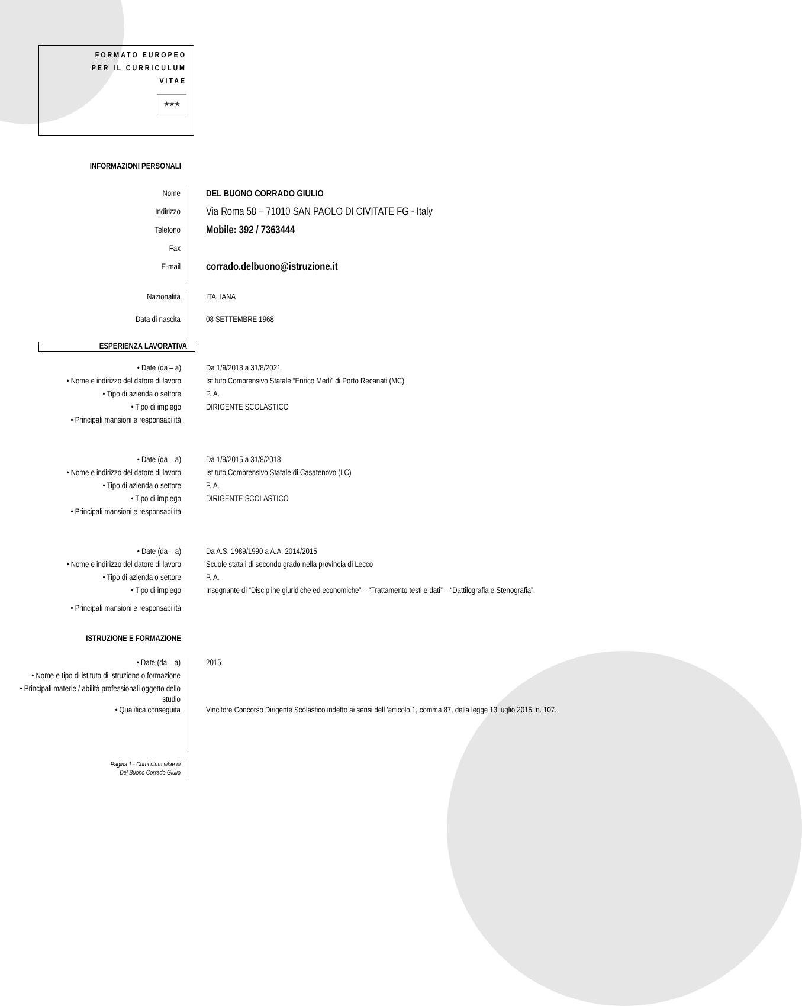FORMATO EUROPEO
PER IL CURRICULUM
VITAE
★★★
INFORMAZIONI PERSONALI
Nome DEL BUONO CORRADO GIULIO
Indirizzo
Via Roma 58 – 71010 SAN PAOLO DI CIVITATE FG - Italy
Telefono
Mobile: 392 / 7363444
Fax
E-mail
corrado.delbuono@istruzione.it
Nazionalità ITALIANA
Data di nascita 08 SETTEMBRE 1968
ESPERIENZA LAVORATIVA
• Date (da – a) Da 1/9/2018 a 31/8/2021
• Nome e indirizzo del datore di lavoro
Istituto Comprensivo Statale “Enrico Medi” di Porto Recanati (MC)
• Tipo di azienda o settore P. A.
• Tipo di impiego DIRIGENTE SCOLASTICO
• Principali mansioni e responsabilità
• Date (da – a) Da 1/9/2015 a 31/8/2018
• Nome e indirizzo del datore di lavoro
Istituto Comprensivo Statale di Casatenovo (LC)
• Tipo di azienda o settore P. A.
• Tipo di impiego DIRIGENTE SCOLASTICO
• Principali mansioni e responsabilità
• Date (da – a) Da A.S. 1989/1990 a A.A. 2014/2015
• Nome e indirizzo del datore di lavoro
Scuole statali di secondo grado nella provincia di Lecco
• Tipo di azienda o settore P. A.
• Tipo di impiego Insegnante di “Discipline giuridiche ed economiche” – “Trattamento testi e dati” – “Dattilografia e Stenografia”.
• Principali mansioni e responsabilità
ISTRUZIONE E FORMAZIONE
• Date (da – a) 2015
• Nome e tipo di istituto di istruzione o formazione
• Principali materie / abilità professionali oggetto dello studio
• Qualifica conseguita Vincitore Concorso Dirigente Scolastico indetto ai sensi dell 'articolo 1, comma 87, della legge 13 luglio 2015, n. 107.
Pagina 1 - Curriculum vitae di
Del Buono Corrado Giulio